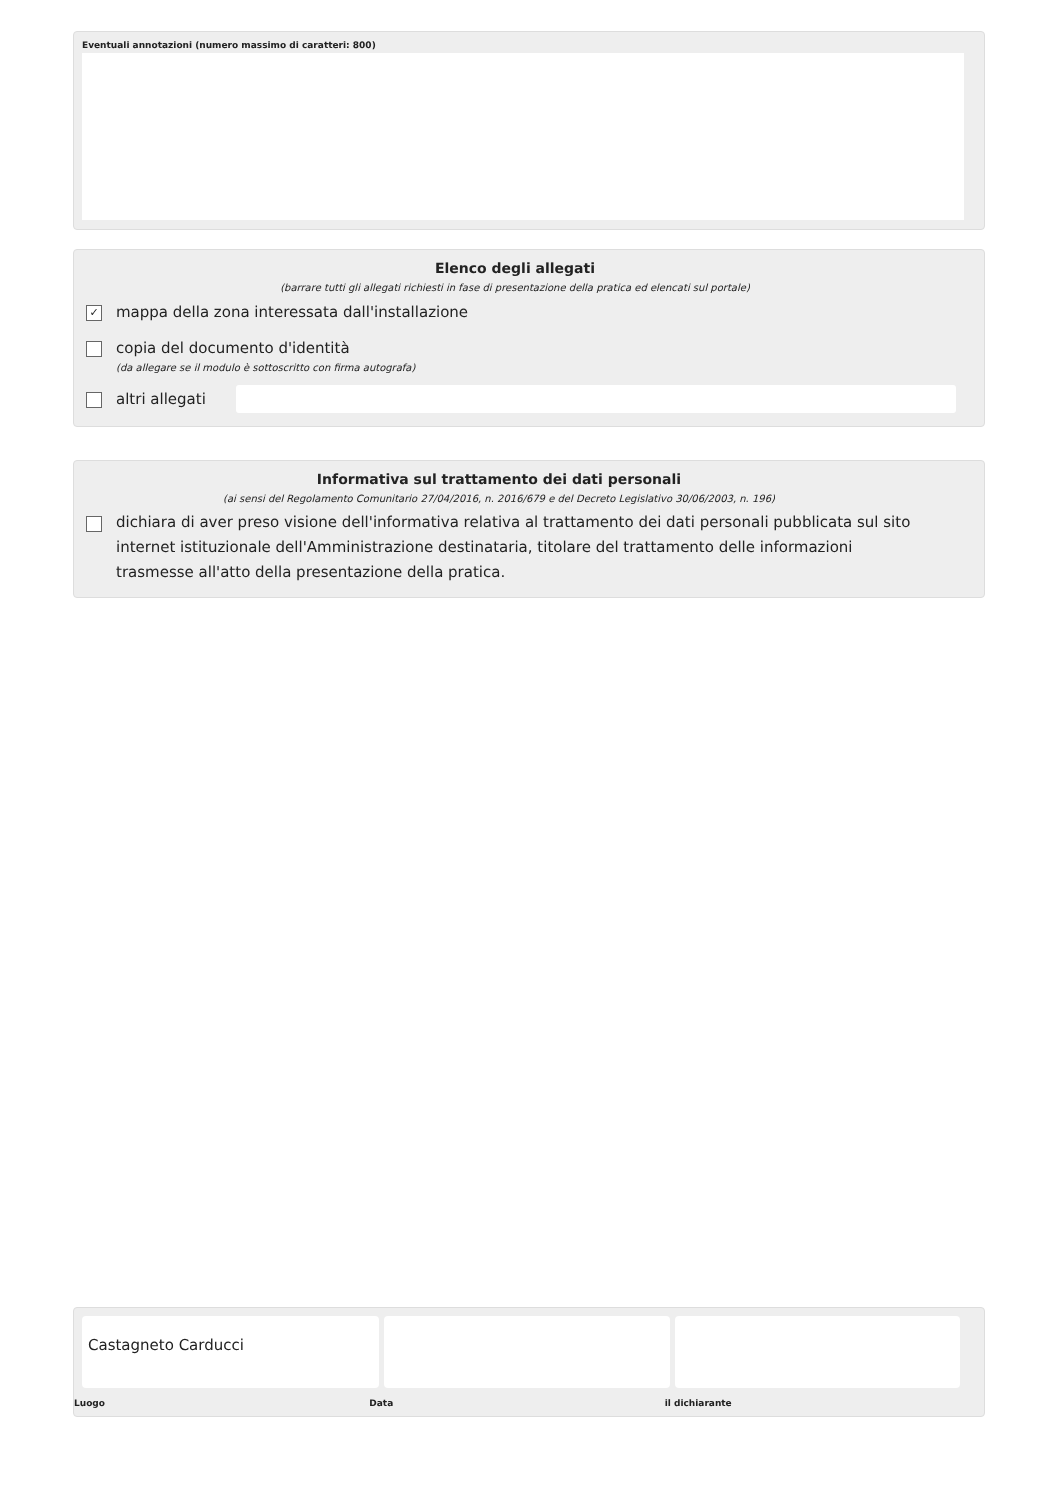Eventuali annotazioni (numero massimo di caratteri: 800)
Elenco degli allegati
(barrare tutti gli allegati richiesti in fase di presentazione della pratica ed elencati sul portale)
✓ mappa della zona interessata dall'installazione
copia del documento d'identità
(da allegare se il modulo è sottoscritto con firma autografa)
altri allegati
Informativa sul trattamento dei dati personali
(ai sensi del Regolamento Comunitario 27/04/2016, n. 2016/679 e del Decreto Legislativo 30/06/2003, n. 196)
dichiara di aver preso visione dell'informativa relativa al trattamento dei dati personali pubblicata sul sito internet istituzionale dell'Amministrazione destinataria, titolare del trattamento delle informazioni trasmesse all'atto della presentazione della pratica.
Castagneto Carducci
Luogo Data il dichiarante